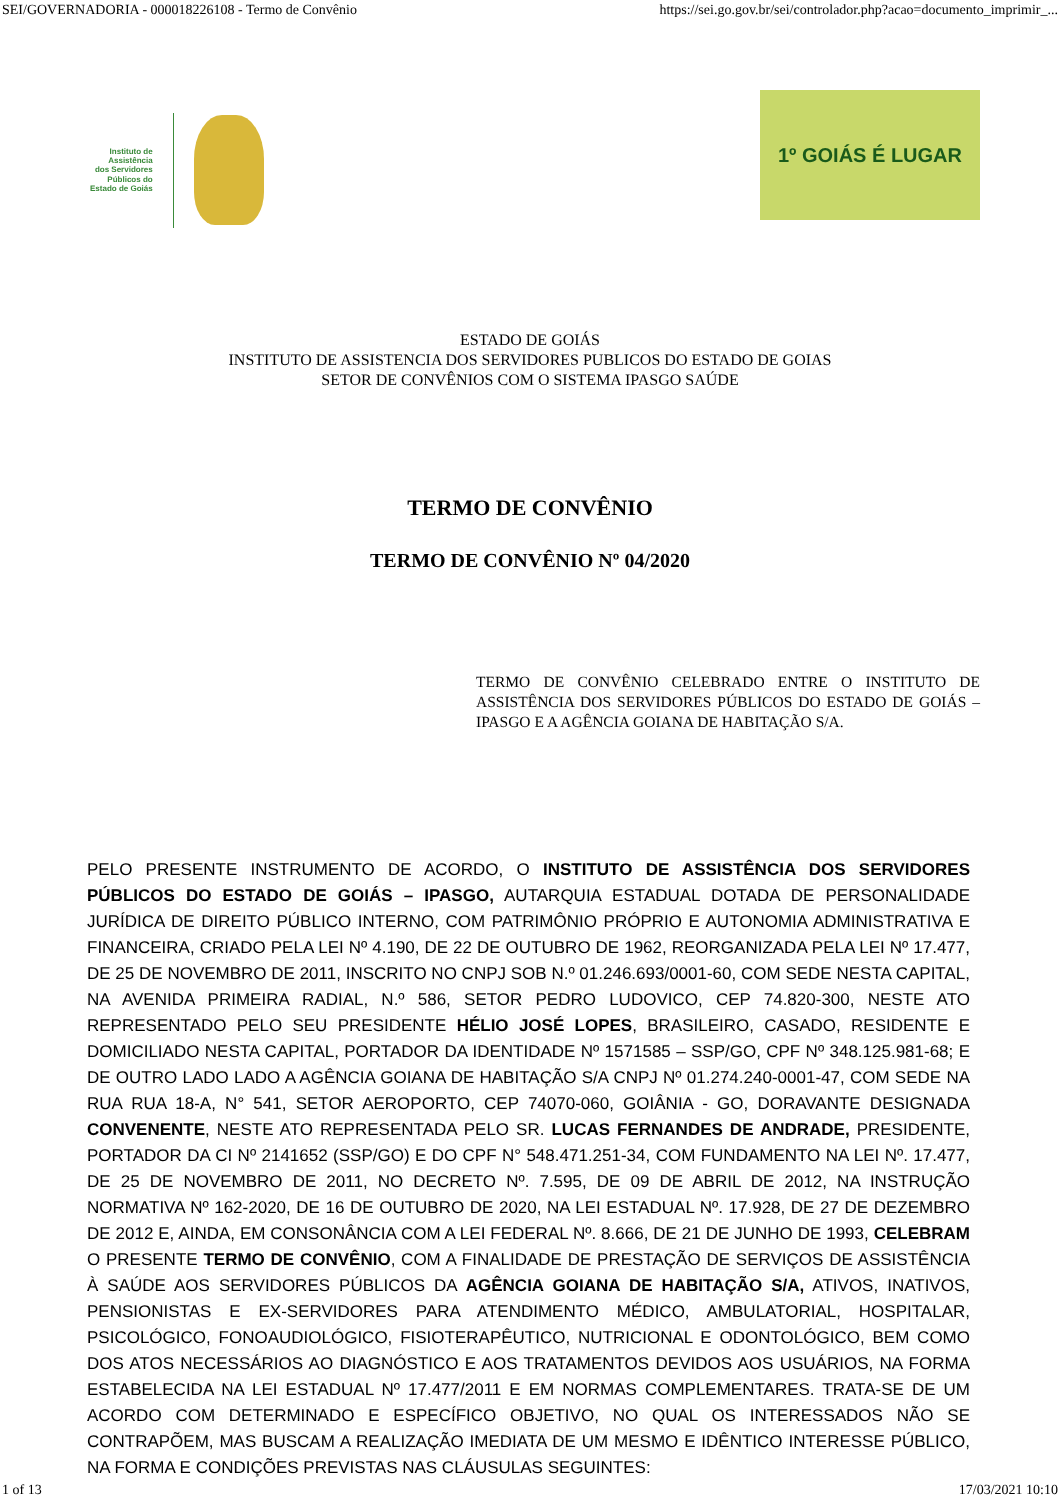SEI/GOVERNADORIA - 000018226108 - Termo de Convênio https://sei.go.gov.br/sei/controlador.php?acao=documento_imprimir_...
Instituto de
Assistência
dos Servidores
Públicos do
Estado de Goiás
1º GOIÁS É LUGAR
ESTADO DE GOIÁS
INSTITUTO DE ASSISTENCIA DOS SERVIDORES PUBLICOS DO ESTADO DE GOIAS
SETOR DE CONVÊNIOS COM O SISTEMA IPASGO SAÚDE
TERMO DE CONVÊNIO
TERMO DE CONVÊNIO Nº 04/2020
TERMO DE CONVÊNIO CELEBRADO ENTRE O INSTITUTO DE ASSISTÊNCIA DOS SERVIDORES PÚBLICOS DO ESTADO DE GOIÁS – IPASGO E A AGÊNCIA GOIANA DE HABITAÇÃO S/A.
PELO PRESENTE INSTRUMENTO DE ACORDO, O INSTITUTO DE ASSISTÊNCIA DOS SERVIDORES PÚBLICOS DO ESTADO DE GOIÁS – IPASGO, AUTARQUIA ESTADUAL DOTADA DE PERSONALIDADE JURÍDICA DE DIREITO PÚBLICO INTERNO, COM PATRIMÔNIO PRÓPRIO E AUTONOMIA ADMINISTRATIVA E FINANCEIRA, CRIADO PELA LEI Nº 4.190, DE 22 DE OUTUBRO DE 1962, REORGANIZADA PELA LEI Nº 17.477, DE 25 DE NOVEMBRO DE 2011, INSCRITO NO CNPJ SOB N.º 01.246.693/0001-60, COM SEDE NESTA CAPITAL, NA AVENIDA PRIMEIRA RADIAL, N.º 586, SETOR PEDRO LUDOVICO, CEP 74.820-300, NESTE ATO REPRESENTADO PELO SEU PRESIDENTE HÉLIO JOSÉ LOPES, BRASILEIRO, CASADO, RESIDENTE E DOMICILIADO NESTA CAPITAL, PORTADOR DA IDENTIDADE Nº 1571585 – SSP/GO, CPF Nº 348.125.981-68; E DE OUTRO LADO LADO A AGÊNCIA GOIANA DE HABITAÇÃO S/A CNPJ Nº 01.274.240-0001-47, COM SEDE NA RUA RUA 18-A, N° 541, SETOR AEROPORTO, CEP 74070-060, GOIÂNIA - GO, DORAVANTE DESIGNADA CONVENENTE, NESTE ATO REPRESENTADA PELO SR. LUCAS FERNANDES DE ANDRADE, PRESIDENTE, PORTADOR DA CI Nº 2141652 (SSP/GO) E DO CPF N° 548.471.251-34, COM FUNDAMENTO NA LEI Nº. 17.477, DE 25 DE NOVEMBRO DE 2011, NO DECRETO Nº. 7.595, DE 09 DE ABRIL DE 2012, NA INSTRUÇÃO NORMATIVA Nº 162-2020, DE 16 DE OUTUBRO DE 2020, NA LEI ESTADUAL Nº. 17.928, DE 27 DE DEZEMBRO DE 2012 E, AINDA, EM CONSONÂNCIA COM A LEI FEDERAL Nº. 8.666, DE 21 DE JUNHO DE 1993, CELEBRAM O PRESENTE TERMO DE CONVÊNIO, COM A FINALIDADE DE PRESTAÇÃO DE SERVIÇOS DE ASSISTÊNCIA À SAÚDE AOS SERVIDORES PÚBLICOS DA AGÊNCIA GOIANA DE HABITAÇÃO S/A, ATIVOS, INATIVOS, PENSIONISTAS E EX-SERVIDORES PARA ATENDIMENTO MÉDICO, AMBULATORIAL, HOSPITALAR, PSICOLÓGICO, FONOAUDIOLÓGICO, FISIOTERAPÊUTICO, NUTRICIONAL E ODONTOLÓGICO, BEM COMO DOS ATOS NECESSÁRIOS AO DIAGNÓSTICO E AOS TRATAMENTOS DEVIDOS AOS USUÁRIOS, NA FORMA ESTABELECIDA NA LEI ESTADUAL Nº 17.477/2011 E EM NORMAS COMPLEMENTARES. TRATA-SE DE UM ACORDO COM DETERMINADO E ESPECÍFICO OBJETIVO, NO QUAL OS INTERESSADOS NÃO SE CONTRAPÕEM, MAS BUSCAM A REALIZAÇÃO IMEDIATA DE UM MESMO E IDÊNTICO INTERESSE PÚBLICO, NA FORMA E CONDIÇÕES PREVISTAS NAS CLÁUSULAS SEGUINTES:
1 of 13 17/03/2021 10:10